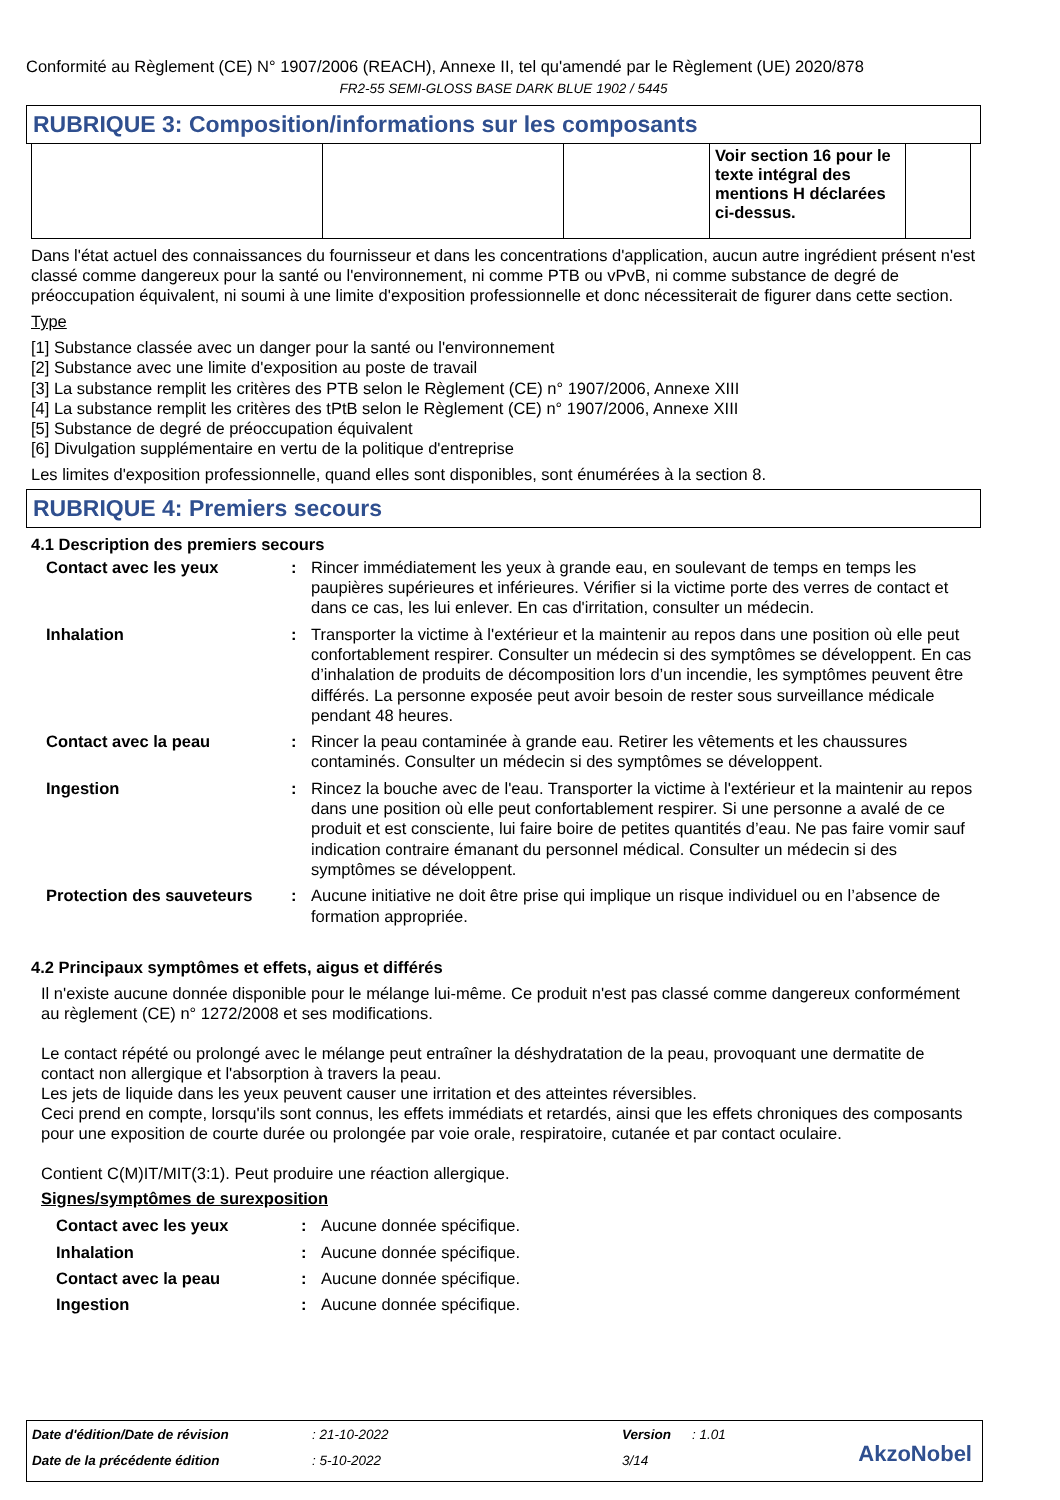Conformité au Règlement (CE) N° 1907/2006 (REACH), Annexe II, tel qu'amendé par le Règlement (UE) 2020/878
FR2-55 SEMI-GLOSS BASE DARK BLUE 1902 / 5445
RUBRIQUE 3: Composition/informations sur les composants
| | | | Voir section 16 pour le texte intégral des mentions H déclarées ci-dessus. | |
Dans l'état actuel des connaissances du fournisseur et dans les concentrations d'application, aucun autre ingrédient présent n'est classé comme dangereux pour la santé ou l'environnement, ni comme PTB ou vPvB, ni comme substance de degré de préoccupation équivalent, ni soumi à une limite d'exposition professionnelle et donc nécessiterait de figurer dans cette section.
Type
[1] Substance classée avec un danger pour la santé ou l'environnement
[2] Substance avec une limite d'exposition au poste de travail
[3] La substance remplit les critères des PTB selon le Règlement (CE) n° 1907/2006, Annexe XIII
[4] La substance remplit les critères des tPtB selon le Règlement (CE) n° 1907/2006, Annexe XIII
[5] Substance de degré de préoccupation équivalent
[6] Divulgation supplémentaire en vertu de la politique d'entreprise
Les limites d'exposition professionnelle, quand elles sont disponibles, sont énumérées à la section 8.
RUBRIQUE 4: Premiers secours
4.1 Description des premiers secours
| Contact avec les yeux | : | Rincer immédiatement les yeux à grande eau, en soulevant de temps en temps les paupières supérieures et inférieures. Vérifier si la victime porte des verres de contact et dans ce cas, les lui enlever. En cas d'irritation, consulter un médecin. |
| Inhalation | : | Transporter la victime à l'extérieur et la maintenir au repos dans une position où elle peut confortablement respirer. Consulter un médecin si des symptômes se développent. En cas d’inhalation de produits de décomposition lors d’un incendie, les symptômes peuvent être différés. La personne exposée peut avoir besoin de rester sous surveillance médicale pendant 48 heures. |
| Contact avec la peau | : | Rincer la peau contaminée à grande eau. Retirer les vêtements et les chaussures contaminés. Consulter un médecin si des symptômes se développent. |
| Ingestion | : | Rincez la bouche avec de l'eau. Transporter la victime à l'extérieur et la maintenir au repos dans une position où elle peut confortablement respirer. Si une personne a avalé de ce produit et est consciente, lui faire boire de petites quantités d’eau. Ne pas faire vomir sauf indication contraire émanant du personnel médical. Consulter un médecin si des symptômes se développent. |
| Protection des sauveteurs | : | Aucune initiative ne doit être prise qui implique un risque individuel ou en l’absence de formation appropriée. |
4.2 Principaux symptômes et effets, aigus et différés
Il n'existe aucune donnée disponible pour le mélange lui-même. Ce produit n'est pas classé comme dangereux conformément au règlement (CE) n° 1272/2008 et ses modifications.
Le contact répété ou prolongé avec le mélange peut entraîner la déshydratation de la peau, provoquant une dermatite de contact non allergique et l'absorption à travers la peau.
Les jets de liquide dans les yeux peuvent causer une irritation et des atteintes réversibles.
Ceci prend en compte, lorsqu'ils sont connus, les effets immédiats et retardés, ainsi que les effets chroniques des composants pour une exposition de courte durée ou prolongée par voie orale, respiratoire, cutanée et par contact oculaire.
Contient C(M)IT/MIT(3:1). Peut produire une réaction allergique.
Signes/symptômes de surexposition
| Contact avec les yeux | : | Aucune donnée spécifique. |
| Inhalation | : | Aucune donnée spécifique. |
| Contact avec la peau | : | Aucune donnée spécifique. |
| Ingestion | : | Aucune donnée spécifique. |
| Date d'édition/Date de révision | : 21-10-2022 | Version | : 1.01 |
| Date de la précédente édition | : 5-10-2022 | 3/14 | |
AkzoNobel